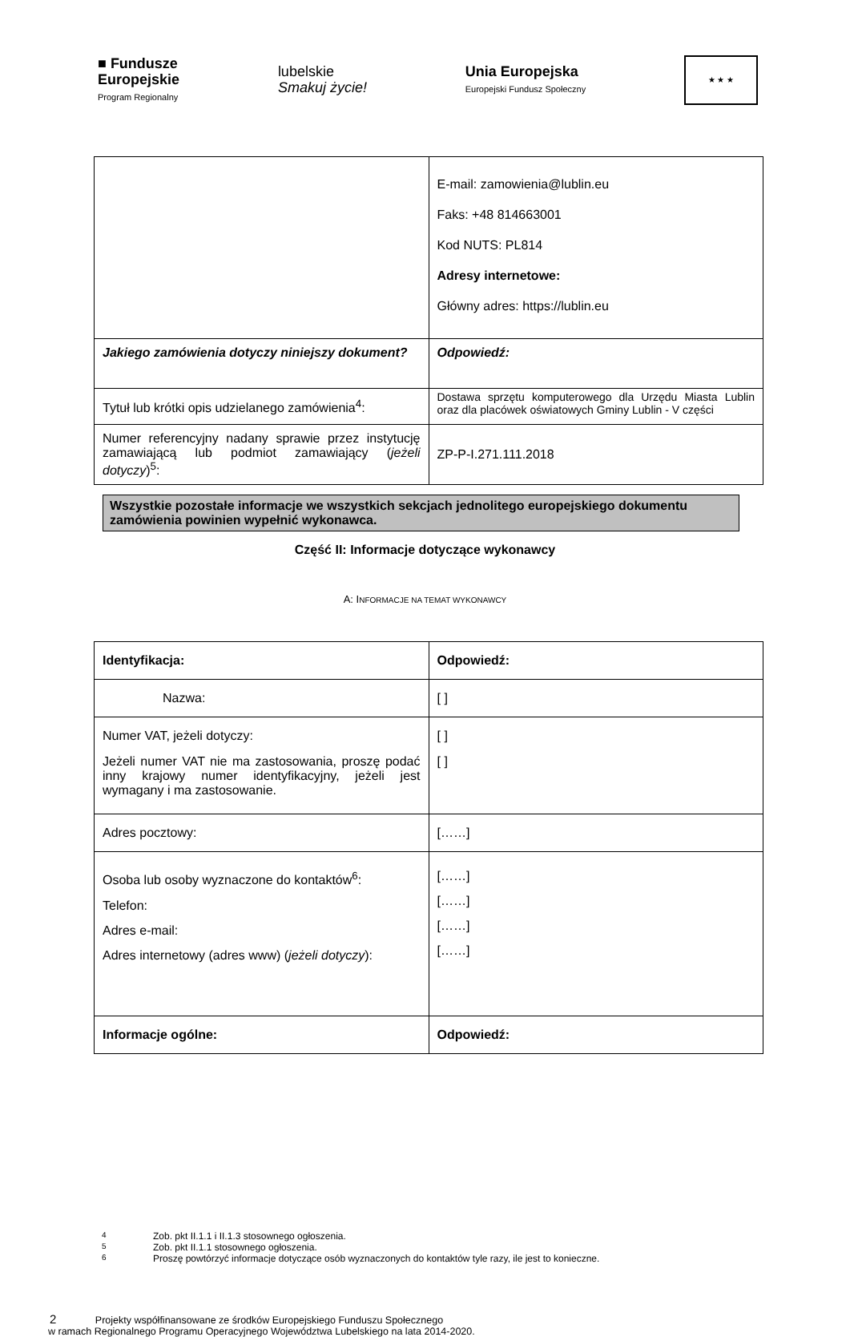■ Fundusze
Europejskie
Program Regionalny
lubelskie
Smakuj życie!
Unia Europejska
Europejski Fundusz Społeczny
★ ★ ★
| | E-mail: zamowienia@lublin.eu Faks: +48 814663001 Kod NUTS: PL814 Adresy internetowe: Główny adres: https://lublin.eu |
| Jakiego zamówienia dotyczy niniejszy dokument? | Odpowiedź: |
| Tytuł lub krótki opis udzielanego zamówienia<sup>4</sup>: | Dostawa sprzętu komputerowego dla Urzędu Miasta Lublin oraz dla placówek oświatowych Gminy Lublin - V części |
| Numer referencyjny nadany sprawie przez instytucję zamawiającą lub podmiot zamawiający ( jeżeli dotyczy )<sup>5</sup>: | ZP-P-I.271.111.2018 |
Wszystkie pozostałe informacje we wszystkich sekcjach jednolitego europejskiego dokumentu zamówienia powinien wypełnić wykonawca.
Część II: Informacje dotyczące wykonawcy
A: INFORMACJE NA TEMAT WYKONAWCY
| Identyfikacja: | Odpowiedź: |
| Nazwa: | [ ] |
| Numer VAT, jeżeli dotyczy: Jeżeli numer VAT nie ma zastosowania, proszę podać inny krajowy numer identyfikacyjny, jeżeli jest wymagany i ma zastosowanie. | [ ] [ ] |
| Adres pocztowy: | [……] |
| Osoba lub osoby wyznaczone do kontaktów<sup>6</sup>: Telefon: Adres e-mail: Adres internetowy (adres www) ( jeżeli dotyczy ): | [……] [……] [……] [……] |
| Informacje ogólne: | Odpowiedź: |
<sup>4</sup> Zob. pkt II.1.1 i II.1.3 stosownego ogłoszenia.
<sup>5</sup> Zob. pkt II.1.1 stosownego ogłoszenia.
<sup>6</sup> Proszę powtórzyć informacje dotyczące osób wyznaczonych do kontaktów tyle razy, ile jest to konieczne.
2 Projekty współfinansowane ze środków Europejskiego Funduszu Społecznego
w ramach Regionalnego Programu Operacyjnego Województwa Lubelskiego na lata 2014-2020.